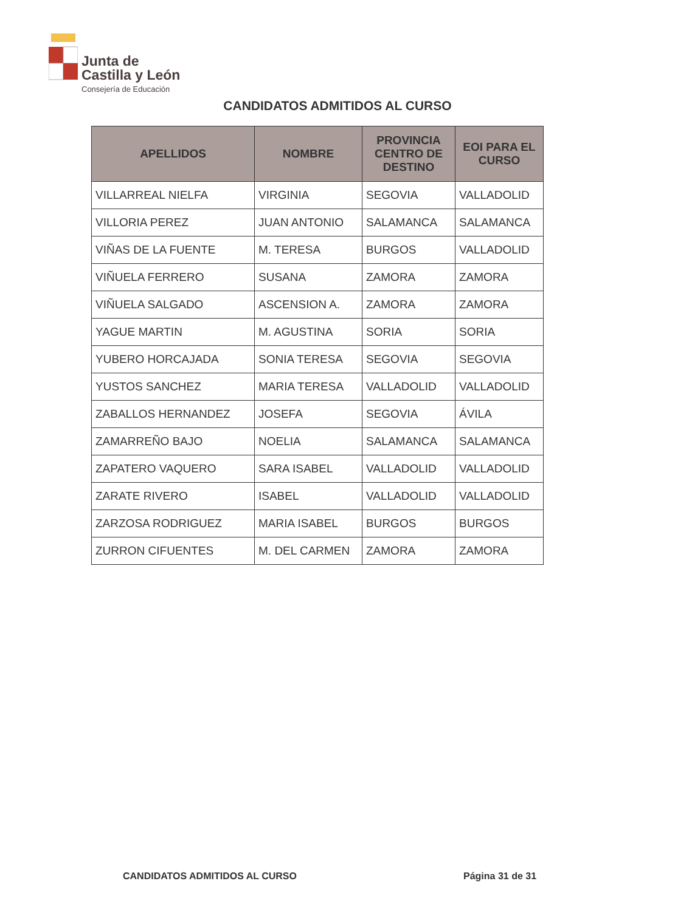Junta de
Castilla y León
Consejería de Educación
CANDIDATOS ADMITIDOS AL CURSO
| APELLIDOS | NOMBRE | PROVINCIA CENTRO DE DESTINO | EOI PARA EL CURSO |
| --- | --- | --- | --- |
| VILLARREAL NIELFA | VIRGINIA | SEGOVIA | VALLADOLID |
| VILLORIA PEREZ | JUAN ANTONIO | SALAMANCA | SALAMANCA |
| VIÑAS DE LA FUENTE | M. TERESA | BURGOS | VALLADOLID |
| VIÑUELA FERRERO | SUSANA | ZAMORA | ZAMORA |
| VIÑUELA SALGADO | ASCENSION A. | ZAMORA | ZAMORA |
| YAGUE MARTIN | M. AGUSTINA | SORIA | SORIA |
| YUBERO HORCAJADA | SONIA TERESA | SEGOVIA | SEGOVIA |
| YUSTOS SANCHEZ | MARIA TERESA | VALLADOLID | VALLADOLID |
| ZABALLOS HERNANDEZ | JOSEFA | SEGOVIA | ÁVILA |
| ZAMARREÑO BAJO | NOELIA | SALAMANCA | SALAMANCA |
| ZAPATERO VAQUERO | SARA ISABEL | VALLADOLID | VALLADOLID |
| ZARATE RIVERO | ISABEL | VALLADOLID | VALLADOLID |
| ZARZOSA RODRIGUEZ | MARIA ISABEL | BURGOS | BURGOS |
| ZURRON CIFUENTES | M. DEL CARMEN | ZAMORA | ZAMORA |
CANDIDATOS ADMITIDOS AL CURSO Página 31 de 31